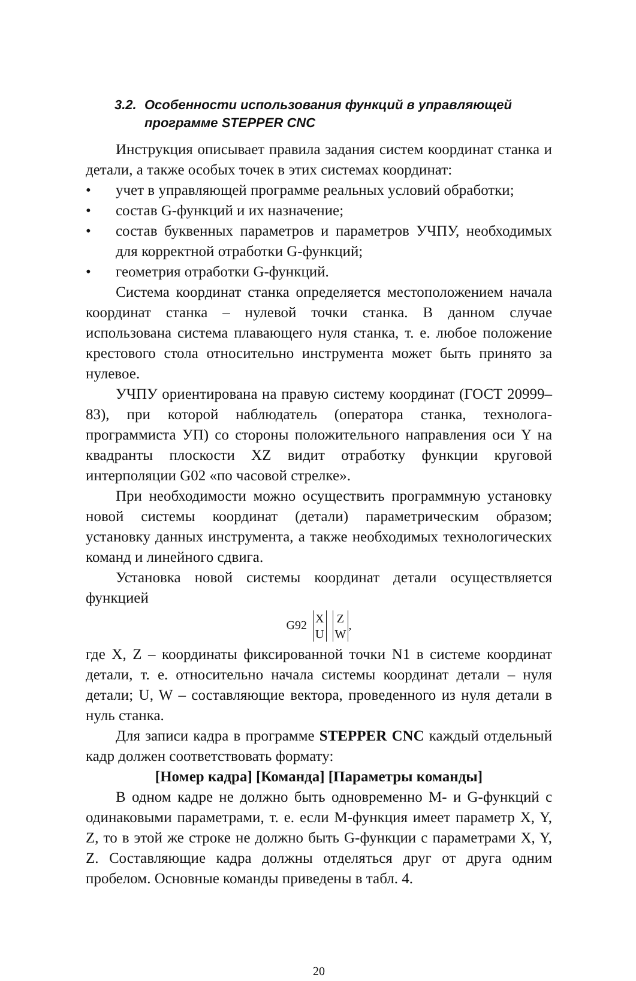3.2. Особенности использования функций в управляющей программе STEPPER CNC
Инструкция описывает правила задания систем координат станка и детали, а также особых точек в этих системах координат:
• учет в управляющей программе реальных условий обработки;
• состав G-функций и их назначение;
• состав буквенных параметров и параметров УЧПУ, необходимых для корректной отработки G-функций;
• геометрия отработки G-функций.
Система координат станка определяется местоположением начала координат станка – нулевой точки станка. В данном случае использована система плавающего нуля станка, т. е. любое положение крестового стола относительно инструмента может быть принято за нулевое.
УЧПУ ориентирована на правую систему координат (ГОСТ 20999–83), при которой наблюдатель (оператора станка, технолога-программиста УП) со стороны положительного направления оси Y на квадранты плоскости XZ видит отработку функции круговой интерполяции G02 «по часовой стрелке».
При необходимости можно осуществить программную установку новой системы координат (детали) параметрическим образом; установку данных инструмента, а также необходимых технологических команд и линейного сдвига.
Установка новой системы координат детали осуществляется функцией
G92
| X |
| U |
| Z |
| W |
,
где X, Z – координаты фиксированной точки N1 в системе координат детали, т. е. относительно начала системы координат детали – нуля детали; U, W – составляющие вектора, проведенного из нуля детали в нуль станка.
Для записи кадра в программе STEPPER CNC каждый отдельный кадр должен соответствовать формату:
[Номер кадра] [Команда] [Параметры команды]
В одном кадре не должно быть одновременно M- и G-функций с одинаковыми параметрами, т. е. если M-функция имеет параметр X, Y, Z, то в этой же строке не должно быть G-функции с параметрами X, Y, Z. Составляющие кадра должны отделяться друг от друга одним пробелом. Основные команды приведены в табл. 4.
20